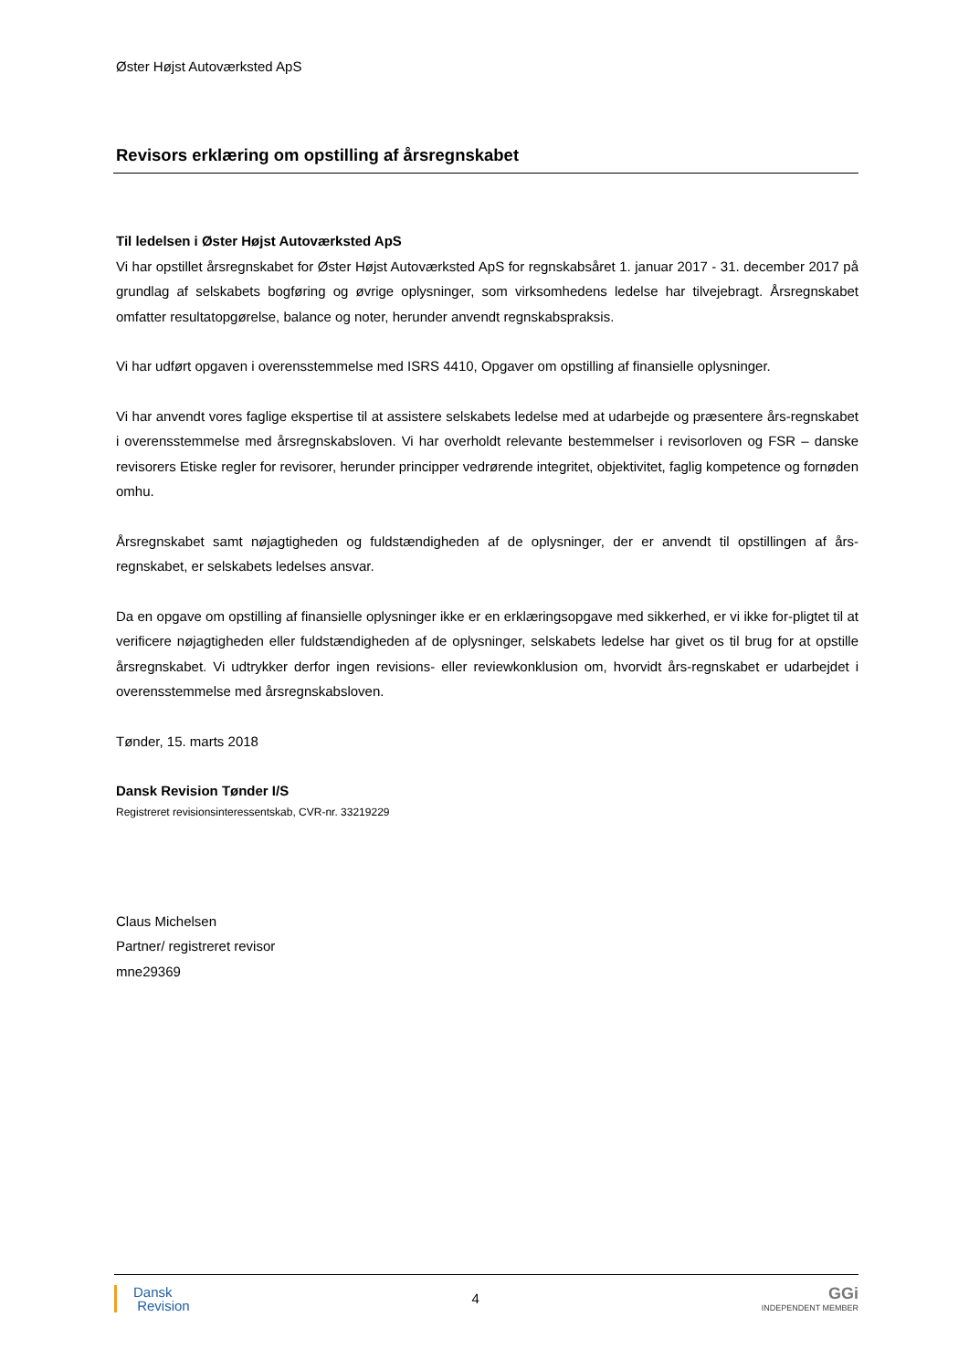Øster Højst Autoværksted ApS
Revisors erklæring om opstilling af årsregnskabet
Til ledelsen i Øster Højst Autoværksted ApS
Vi har opstillet årsregnskabet for Øster Højst Autoværksted ApS for regnskabsåret 1. januar 2017 - 31. december 2017 på grundlag af selskabets bogføring og øvrige oplysninger, som virksomhedens ledelse har tilvejebragt. Årsregnskabet omfatter resultatopgørelse, balance og noter, herunder anvendt regnskabspraksis.
Vi har udført opgaven i overensstemmelse med ISRS 4410, Opgaver om opstilling af finansielle oplysninger.
Vi har anvendt vores faglige ekspertise til at assistere selskabets ledelse med at udarbejde og præsentere års-regnskabet i overensstemmelse med årsregnskabsloven. Vi har overholdt relevante bestemmelser i revisorloven og FSR – danske revisorers Etiske regler for revisorer, herunder principper vedrørende integritet, objektivitet, faglig kompetence og fornøden omhu.
Årsregnskabet samt nøjagtigheden og fuldstændigheden af de oplysninger, der er anvendt til opstillingen af års-regnskabet, er selskabets ledelses ansvar.
Da en opgave om opstilling af finansielle oplysninger ikke er en erklæringsopgave med sikkerhed, er vi ikke for-pligtet til at verificere nøjagtigheden eller fuldstændigheden af de oplysninger, selskabets ledelse har givet os til brug for at opstille årsregnskabet. Vi udtrykker derfor ingen revisions- eller reviewkonklusion om, hvorvidt års-regnskabet er udarbejdet i overensstemmelse med årsregnskabsloven.
Tønder, 15. marts 2018
Dansk Revision Tønder I/S
Registreret revisionsinteressentskab, CVR-nr. 33219229
Claus Michelsen
Partner/ registreret revisor
mne29369
Dansk
Revision
4
GGi
INDEPENDENT MEMBER